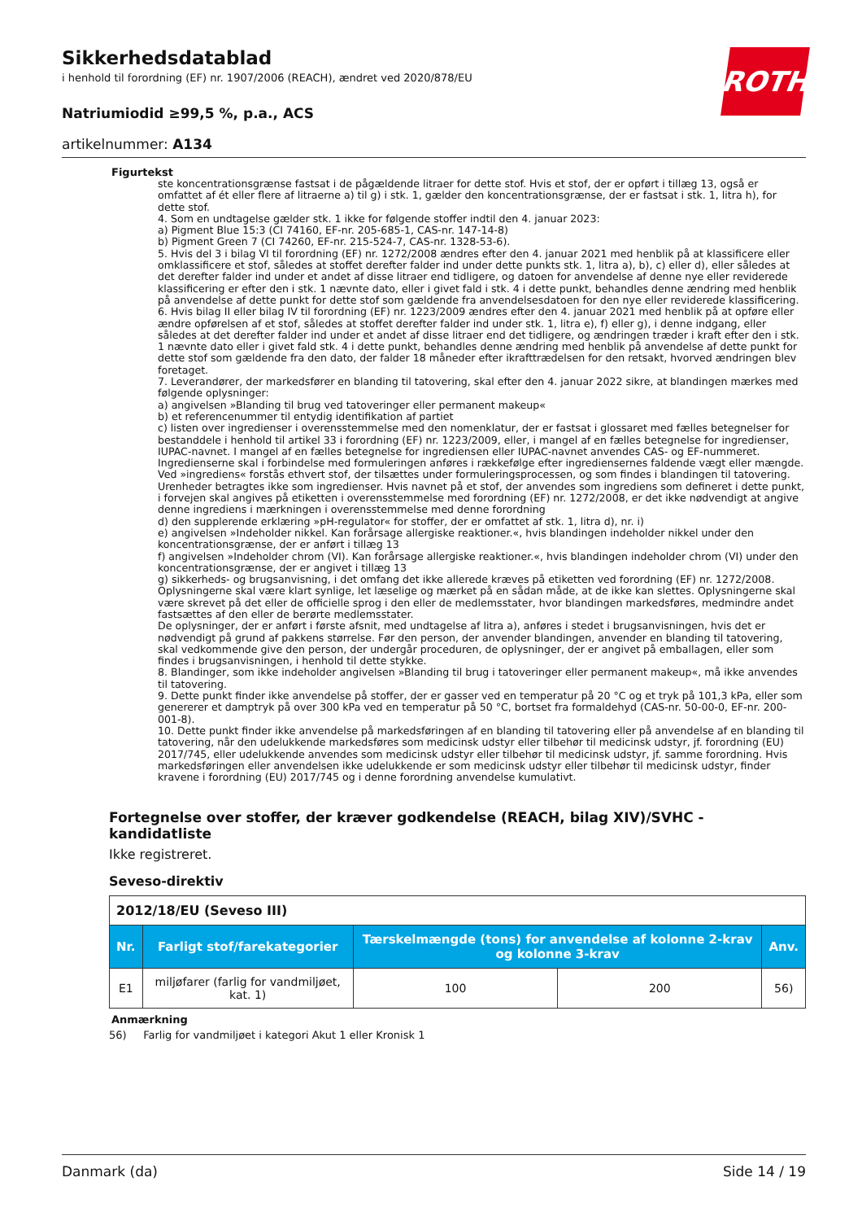ROTH
Sikkerhedsdatablad
i henhold til forordning (EF) nr. 1907/2006 (REACH), ændret ved 2020/878/EU
Natriumiodid ≥99,5 %, p.a., ACS
artikelnummer: A134
Figurtekst
ste koncentrationsgrænse fastsat i de pågældende litraer for dette stof. Hvis et stof, der er opført i tillæg 13, også er omfattet af ét eller flere af litraerne a) til g) i stk. 1, gælder den koncentrationsgrænse, der er fastsat i stk. 1, litra h), for dette stof.
4. Som en undtagelse gælder stk. 1 ikke for følgende stoffer indtil den 4. januar 2023:
a) Pigment Blue 15:3 (CI 74160, EF-nr. 205-685-1, CAS-nr. 147-14-8)
b) Pigment Green 7 (CI 74260, EF-nr. 215-524-7, CAS-nr. 1328-53-6).
5. Hvis del 3 i bilag VI til forordning (EF) nr. 1272/2008 ændres efter den 4. januar 2021 med henblik på at klassificere eller omklassificere et stof, således at stoffet derefter falder ind under dette punkts stk. 1, litra a), b), c) eller d), eller således at det derefter falder ind under et andet af disse litraer end tidligere, og datoen for anvendelse af denne nye eller reviderede klassificering er efter den i stk. 1 nævnte dato, eller i givet fald i stk. 4 i dette punkt, behandles denne ændring med henblik på anvendelse af dette punkt for dette stof som gældende fra anvendelsesdatoen for den nye eller reviderede klassificering.
6. Hvis bilag II eller bilag IV til forordning (EF) nr. 1223/2009 ændres efter den 4. januar 2021 med henblik på at opføre eller ændre opførelsen af et stof, således at stoffet derefter falder ind under stk. 1, litra e), f) eller g), i denne indgang, eller således at det derefter falder ind under et andet af disse litraer end det tidligere, og ændringen træder i kraft efter den i stk. 1 nævnte dato eller i givet fald stk. 4 i dette punkt, behandles denne ændring med henblik på anvendelse af dette punkt for dette stof som gældende fra den dato, der falder 18 måneder efter ikrafttrædelsen for den retsakt, hvorved ændringen blev foretaget.
7. Leverandører, der markedsfører en blanding til tatovering, skal efter den 4. januar 2022 sikre, at blandingen mærkes med følgende oplysninger:
a) angivelsen »Blanding til brug ved tatoveringer eller permanent makeup«
b) et referencenummer til entydig identifikation af partiet
c) listen over ingredienser i overensstemmelse med den nomenklatur, der er fastsat i glossaret med fælles betegnelser for bestanddele i henhold til artikel 33 i forordning (EF) nr. 1223/2009, eller, i mangel af en fælles betegnelse for ingredienser, IUPAC-navnet. I mangel af en fælles betegnelse for ingrediensen eller IUPAC-navnet anvendes CAS- og EF-nummeret. Ingredienserne skal i forbindelse med formuleringen anføres i rækkefølge efter ingrediensernes faldende vægt eller mængde. Ved »ingrediens« forstås ethvert stof, der tilsættes under formuleringsprocessen, og som findes i blandingen til tatovering. Urenheder betragtes ikke som ingredienser. Hvis navnet på et stof, der anvendes som ingrediens som defineret i dette punkt, i forvejen skal angives på etiketten i overensstemmelse med forordning (EF) nr. 1272/2008, er det ikke nødvendigt at angive denne ingrediens i mærkningen i overensstemmelse med denne forordning
d) den supplerende erklæring »pH-regulator« for stoffer, der er omfattet af stk. 1, litra d), nr. i)
e) angivelsen »Indeholder nikkel. Kan forårsage allergiske reaktioner.«, hvis blandingen indeholder nikkel under den koncentrationsgrænse, der er anført i tillæg 13
f) angivelsen »Indeholder chrom (VI). Kan forårsage allergiske reaktioner.«, hvis blandingen indeholder chrom (VI) under den koncentrationsgrænse, der er angivet i tillæg 13
g) sikkerheds- og brugsanvisning, i det omfang det ikke allerede kræves på etiketten ved forordning (EF) nr. 1272/2008. Oplysningerne skal være klart synlige, let læselige og mærket på en sådan måde, at de ikke kan slettes. Oplysningerne skal være skrevet på det eller de officielle sprog i den eller de medlemsstater, hvor blandingen markedsføres, medmindre andet fastsættes af den eller de berørte medlemsstater.
De oplysninger, der er anført i første afsnit, med undtagelse af litra a), anføres i stedet i brugsanvisningen, hvis det er nødvendigt på grund af pakkens størrelse. Før den person, der anvender blandingen, anvender en blanding til tatovering, skal vedkommende give den person, der undergår proceduren, de oplysninger, der er angivet på emballagen, eller som findes i brugsanvisningen, i henhold til dette stykke.
8. Blandinger, som ikke indeholder angivelsen »Blanding til brug i tatoveringer eller permanent makeup«, må ikke anvendes til tatovering.
9. Dette punkt finder ikke anvendelse på stoffer, der er gasser ved en temperatur på 20 °C og et tryk på 101,3 kPa, eller som genererer et damptryk på over 300 kPa ved en temperatur på 50 °C, bortset fra formaldehyd (CAS-nr. 50-00-0, EF-nr. 200-001-8).
10. Dette punkt finder ikke anvendelse på markedsføringen af en blanding til tatovering eller på anvendelse af en blanding til tatovering, når den udelukkende markedsføres som medicinsk udstyr eller tilbehør til medicinsk udstyr, jf. forordning (EU) 2017/745, eller udelukkende anvendes som medicinsk udstyr eller tilbehør til medicinsk udstyr, jf. samme forordning. Hvis markedsføringen eller anvendelsen ikke udelukkende er som medicinsk udstyr eller tilbehør til medicinsk udstyr, finder kravene i forordning (EU) 2017/745 og i denne forordning anvendelse kumulativt.
Fortegnelse over stoffer, der kræver godkendelse (REACH, bilag XIV)/SVHC - kandidatliste
Ikke registreret.
Seveso-direktiv
| 2012/18/EU (Seveso III) | | | | |
| Nr. | Farligt stof/farekategorier | Tærskelmængde (tons) for anvendelse af kolonne 2-krav og kolonne 3-krav | | Anv. |
| E1 | miljøfarer (farlig for vandmiljøet, kat. 1) | 100 | 200 | 56) |
Anmærkning
56) Farlig for vandmiljøet i kategori Akut 1 eller Kronisk 1
Danmark (da) Side 14 / 19